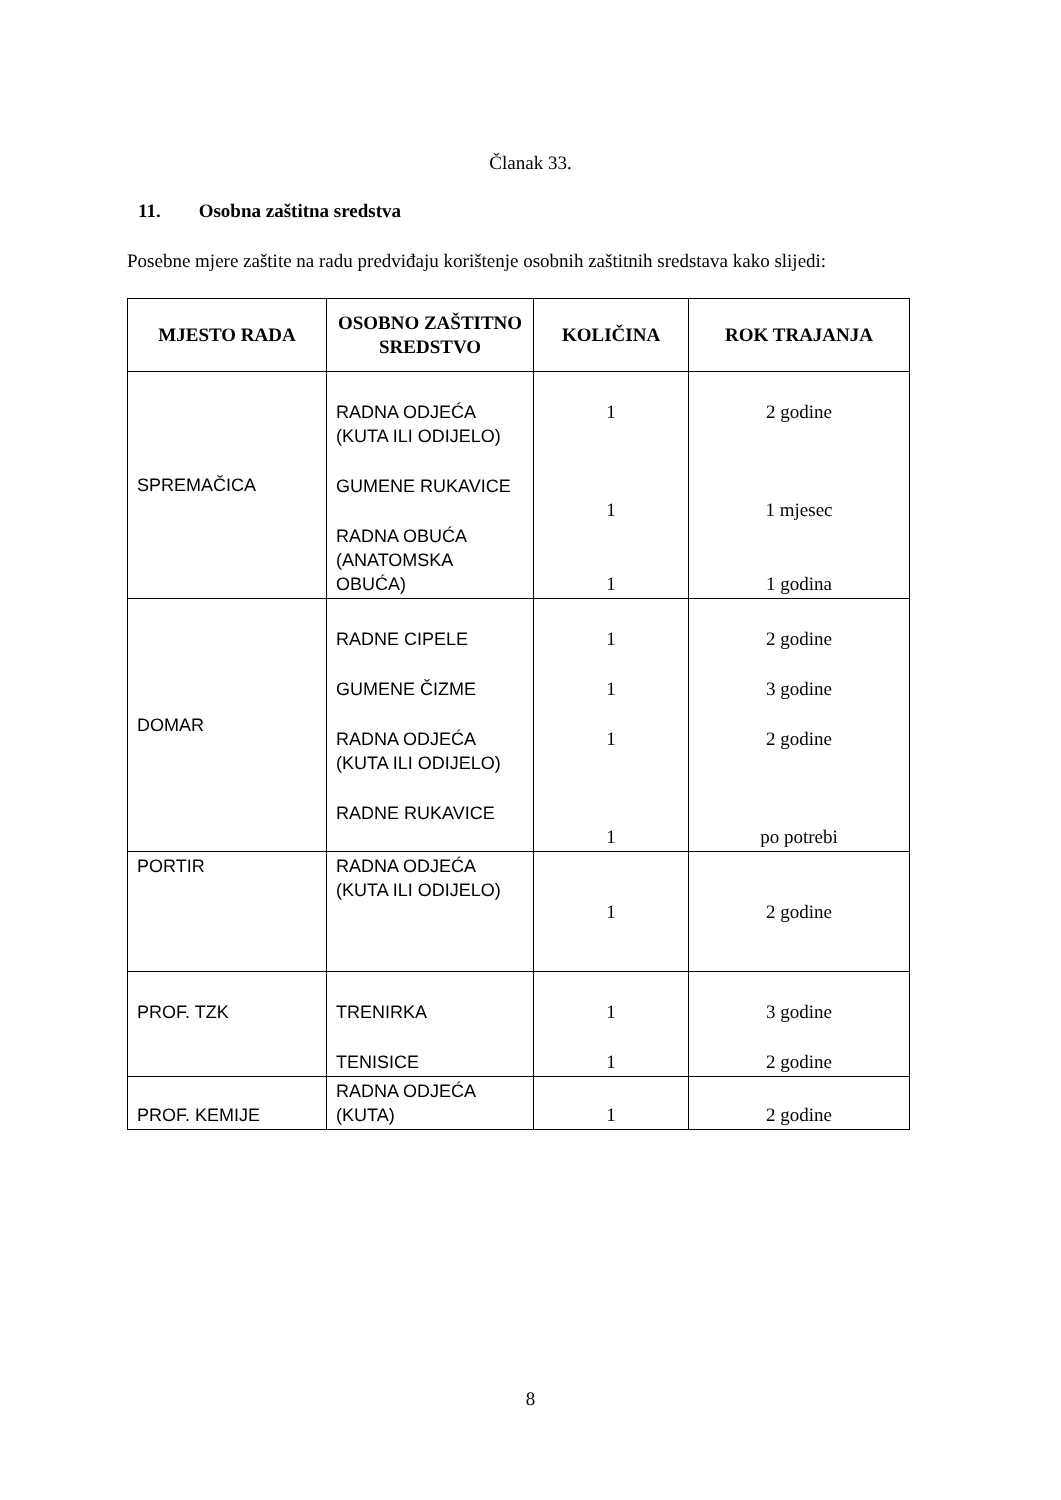Članak 33.
11. Osobna zaštitna sredstva
Posebne mjere zaštite na radu predviđaju korištenje osobnih zaštitnih sredstava kako slijedi:
| MJESTO RADA | OSOBNO ZAŠTITNO SREDSTVO | KOLIČINA | ROK TRAJANJA |
| --- | --- | --- | --- |
| SPREMAČICA | RADNA ODJEĆA (KUTA ILI ODIJELO) GUMENE RUKAVICE RADNA OBUĆA (ANATOMSKA OBUĆA) | 1 1 1 | 2 godine 1 mjesec 1 godina |
| DOMAR | RADNE CIPELE GUMENE ČIZME RADNA ODJEĆA (KUTA ILI ODIJELO) RADNE RUKAVICE | 1 1 1 1 | 2 godine 3 godine 2 godine po potrebi |
| PORTIR | RADNA ODJEĆA (KUTA ILI ODIJELO) | 1 | 2 godine |
| PROF. TZK | TRENIRKA TENISICE | 1 1 | 3 godine 2 godine |
| PROF. KEMIJE | RADNA ODJEĆA (KUTA) | 1 | 2 godine |
8